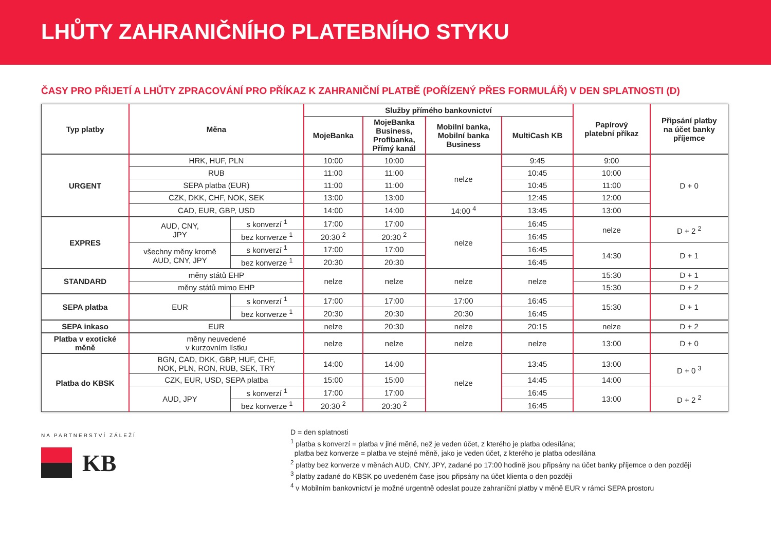LHŮTY ZAHRANIČNÍHO PLATEBNÍHO STYKU
ČASY PRO PŘIJETÍ A LHŮTY ZPRACOVÁNÍ PRO PŘÍKAZ K ZAHRANIČNÍ PLATBĚ (POŘÍZENÝ PŘES FORMULÁŘ) V DEN SPLATNOSTI (D)
| Typ platby | Měna | | Služby přímého bankovnictví | | | | Papírový platební příkaz | Připsání platby na účet banky příjemce |
| --- | --- | --- | --- | --- | --- | --- | --- | --- |
| | | | MojeBanka | MojeBanka Business, Profibanka, Přímý kanál | Mobilní banka, Mobilní banka Business | MultiCash KB | | |
| URGENT | HRK, HUF, PLN | | 10:00 | 10:00 | nelze | 9:45 | 9:00 | D + 0 |
| | RUB | | 11:00 | 11:00 | | 10:45 | 10:00 | |
| | SEPA platba (EUR) | | 11:00 | 11:00 | | 10:45 | 11:00 | |
| | CZK, DKK, CHF, NOK, SEK | | 13:00 | 13:00 | | 12:45 | 12:00 | |
| | CAD, EUR, GBP, USD | | 14:00 | 14:00 | 14:00 <sup>4</sup> | 13:45 | 13:00 | |
| EXPRES | AUD, CNY, JPY | s konverzí <sup>1</sup> | 17:00 | 17:00 | nelze | 16:45 | nelze | D + 2 <sup>2</sup> |
| | | bez konverze <sup>1</sup> | 20:30 <sup>2</sup> | 20:30 <sup>2</sup> | | 16:45 | | |
| | všechny měny kromě AUD, CNY, JPY | s konverzí <sup>1</sup> | 17:00 | 17:00 | | 16:45 | 14:30 | D + 1 |
| | | bez konverze <sup>1</sup> | 20:30 | 20:30 | | 16:45 | | |
| STANDARD | měny států EHP | | nelze | nelze | nelze | nelze | 15:30 | D + 1 |
| | měny států mimo EHP | | | | | | 15:30 | D + 2 |
| SEPA platba | EUR | s konverzí <sup>1</sup> | 17:00 | 17:00 | 17:00 | 16:45 | 15:30 | D + 1 |
| | | bez konverze <sup>1</sup> | 20:30 | 20:30 | 20:30 | 16:45 | | |
| SEPA inkaso | EUR | | nelze | 20:30 | nelze | 20:15 | nelze | D + 2 |
| Platba v exotické měně | měny neuvedené v kurzovním lístku | | nelze | nelze | nelze | nelze | 13:00 | D + 0 |
| Platba do KBSK | BGN, CAD, DKK, GBP, HUF, CHF, NOK, PLN, RON, RUB, SEK, TRY | | 14:00 | 14:00 | nelze | 13:45 | 13:00 | D + 0 <sup>3</sup> |
| | CZK, EUR, USD, SEPA platba | | 15:00 | 15:00 | | 14:45 | 14:00 | |
| | AUD, JPY | s konverzí <sup>1</sup> | 17:00 | 17:00 | | 16:45 | 13:00 | D + 2 <sup>2</sup> |
| | | bez konverze <sup>1</sup> | 20:30 <sup>2</sup> | 20:30 <sup>2</sup> | | 16:45 | | |
NA PARTNERSTVÍ ZÁLEŽÍ
KB
D = den splatnosti
<sup>1</sup> platba s konverzí = platba v jiné měně, než je veden účet, z kterého je platba odesílána;
platba bez konverze = platba ve stejné měně, jako je veden účet, z kterého je platba odesílána
<sup>2</sup> platby bez konverze v měnách AUD, CNY, JPY, zadané po 17:00 hodině jsou připsány na účet banky příjemce o den později
<sup>3</sup> platby zadané do KBSK po uvedeném čase jsou připsány na účet klienta o den později
<sup>4</sup> v Mobilním bankovnictví je možné urgentně odeslat pouze zahraniční platby v měně EUR v rámci SEPA prostoru